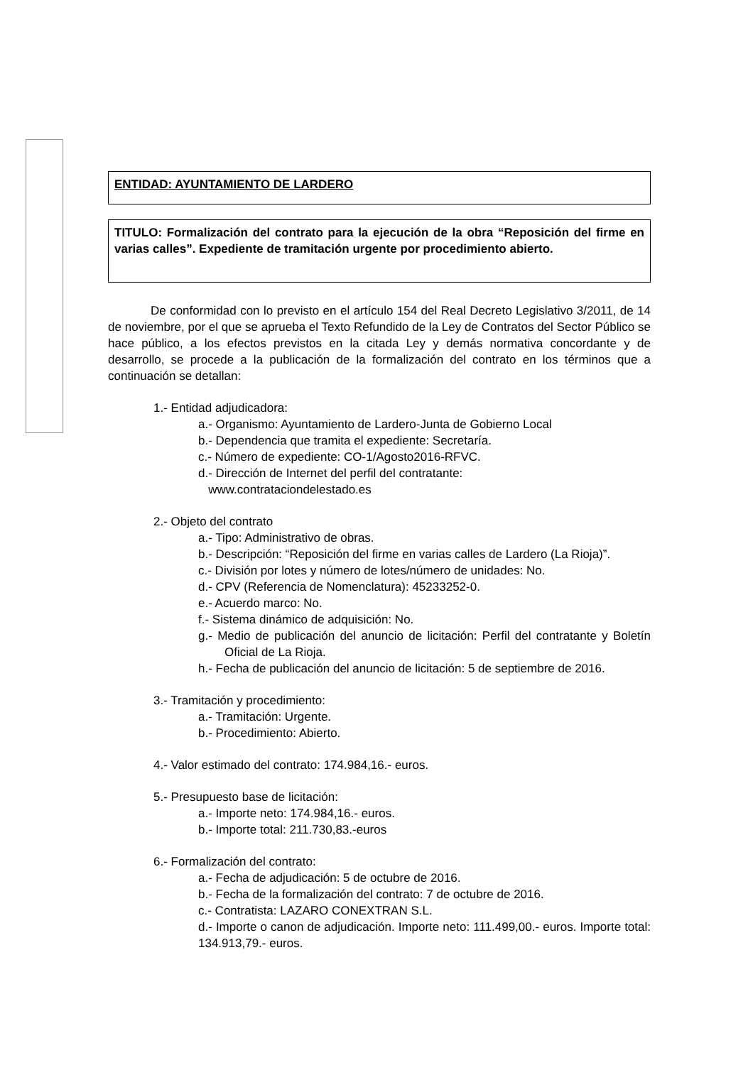ENTIDAD: AYUNTAMIENTO DE LARDERO
TITULO: Formalización del contrato para la ejecución de la obra “Reposición del firme en varias calles”. Expediente de tramitación urgente por procedimiento abierto.
De conformidad con lo previsto en el artículo 154 del Real Decreto Legislativo 3/2011, de 14 de noviembre, por el que se aprueba el Texto Refundido de la Ley de Contratos del Sector Público se hace público, a los efectos previstos en la citada Ley y demás normativa concordante y de desarrollo, se procede a la publicación de la formalización del contrato en los términos que a continuación se detallan:
1.- Entidad adjudicadora:
a.- Organismo: Ayuntamiento de Lardero-Junta de Gobierno Local
b.- Dependencia que tramita el expediente: Secretaría.
c.- Número de expediente: CO-1/Agosto2016-RFVC.
d.- Dirección de Internet del perfil del contratante:
www.contrataciondelestado.es
2.- Objeto del contrato
a.- Tipo: Administrativo de obras.
b.- Descripción: “Reposición del firme en varias calles de Lardero (La Rioja)”.
c.- División por lotes y número de lotes/número de unidades: No.
d.- CPV (Referencia de Nomenclatura): 45233252-0.
e.- Acuerdo marco: No.
f.- Sistema dinámico de adquisición: No.
g.- Medio de publicación del anuncio de licitación: Perfil del contratante y Boletín Oficial de La Rioja.
h.- Fecha de publicación del anuncio de licitación: 5 de septiembre de 2016.
3.- Tramitación y procedimiento:
a.- Tramitación: Urgente.
b.- Procedimiento: Abierto.
4.- Valor estimado del contrato: 174.984,16.- euros.
5.- Presupuesto base de licitación:
a.- Importe neto: 174.984,16.- euros.
b.- Importe total: 211.730,83.-euros
6.- Formalización del contrato:
a.- Fecha de adjudicación: 5 de octubre de 2016.
b.- Fecha de la formalización del contrato: 7 de octubre de 2016.
c.- Contratista: LAZARO CONEXTRAN S.L.
d.- Importe o canon de adjudicación. Importe neto: 111.499,00.- euros. Importe total: 134.913,79.- euros.